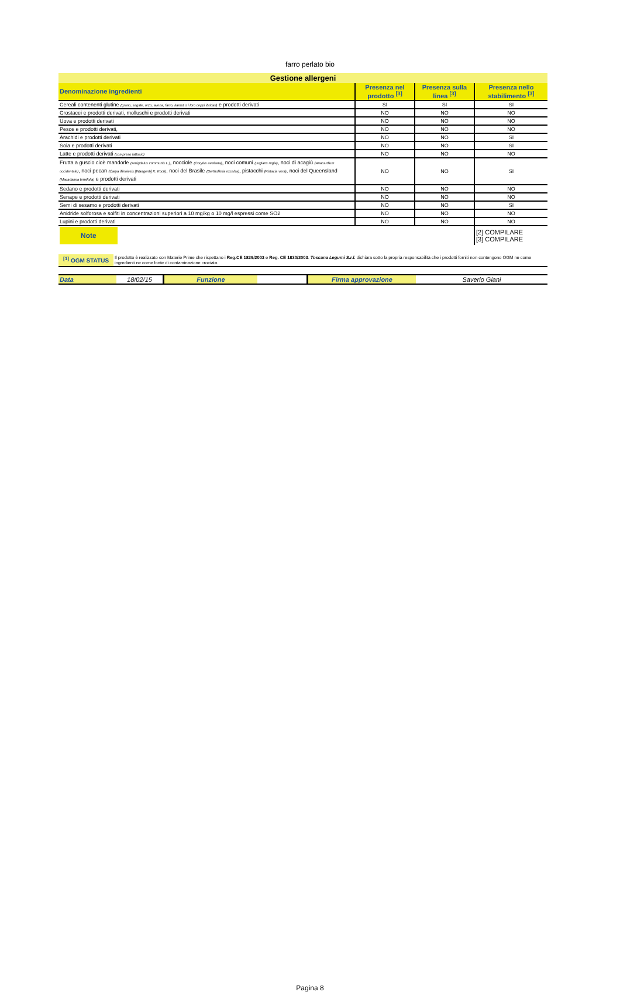farro perlato bio
| Gestione allergeni | | | |
| --- | --- | --- | --- |
| Denominazione ingredienti | Presenza nel prodotto <sup>[3]</sup> | Presenza sulla linea <sup>[3]</sup> | Presenza nello stabilimento <sup>[3]</sup> |
| Cereali contenenti glutine (grano, segale, orzo, avena, farro, kamut o i loro ceppi ibridati) e prodotti derivati | SI | SI | SI |
| Crostacei e prodotti derivati, molluschi e prodotti derivati | NO | NO | NO |
| Uova e prodotti derivati | NO | NO | NO |
| Pesce e prodotti derivati, | NO | NO | NO |
| Arachidi e prodotti derivati | NO | NO | SI |
| Soia e prodotti derivati | NO | NO | SI |
| Latte e prodotti derivati (compreso lattosio) | NO | NO | NO |
| Frutta a guscio cioè mandorle (Amigdalus communis L.) , nocciole (Corylus avellana) , noci comuni (Juglans regia) , noci di acagiù (Anacardium occidentale) , noci pecan (Carya illinoiesis [Wangenh] K. Koch) , noci del Brasile (Bertholletia excelsa) , pistacchi (Pistacia vera) , noci del Queensland (Macadamia ternifolia) e prodotti derivati | NO | NO | SI |
| Sedano e prodotti derivati | NO | NO | NO |
| Senape e prodotti derivati | NO | NO | NO |
| Semi di sesamo e prodotti derivati | NO | NO | SI |
| Anidride solforosa e solfiti in concentrazioni superiori a 10 mg/kg o 10 mg/l espressi come SO2 | NO | NO | NO |
| Lupini e prodotti derivati | NO | NO | NO |
| Note | | | [2] COMPILARE [3] COMPILARE |
| <sup>[1]</sup> OGM STATUS | Il prodotto è realizzato con Materie Prime che rispettano i Reg.CE 1829/2003 e Reg. CE 1830/2003 . Toscana Legumi S.r.l. dichiara sotto la propria responsabilità che i prodotti forniti non contengono OGM ne come ingredienti ne come fonte di contaminazione crociata. |
| Data | 18/02/15 | Funzione | | Firma approvazione | Saverio Giani |
Pagina 8